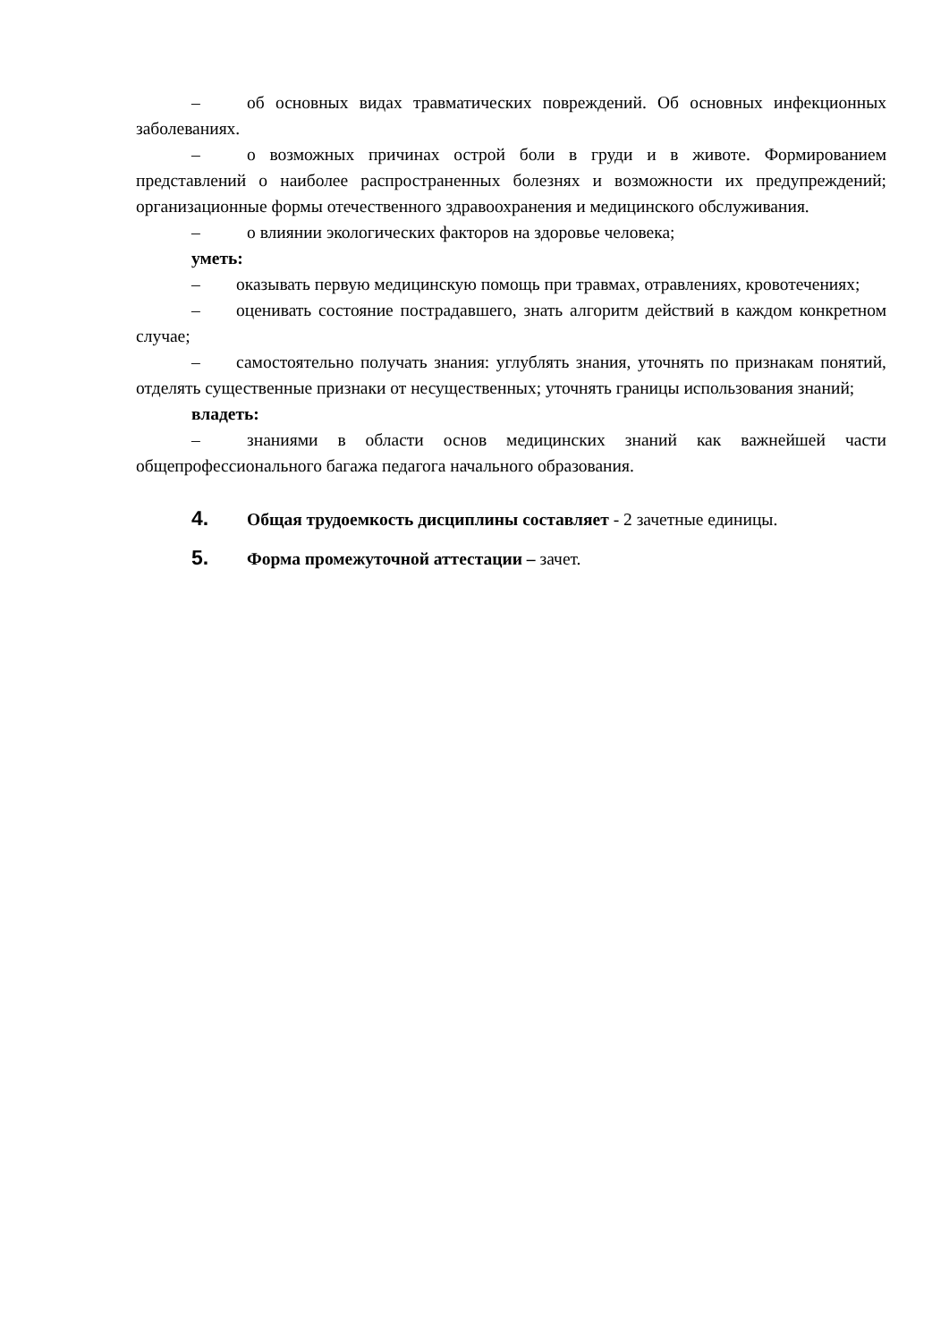– об основных видах травматических повреждений. Об основных инфекционных заболеваниях.
– о возможных причинах острой боли в груди и в животе. Формированием представлений о наиболее распространенных болезнях и возможности их предупреждений; организационные формы отечественного здравоохранения и медицинского обслуживания.
– о влиянии экологических факторов на здоровье человека;
уметь:
– оказывать первую медицинскую помощь при травмах, отравлениях, кровотечениях;
– оценивать состояние пострадавшего, знать алгоритм действий в каждом конкретном случае;
– самостоятельно получать знания: углублять знания, уточнять по признакам понятий, отделять существенные признаки от несущественных; уточнять границы использования знаний;
владеть:
– знаниями в области основ медицинских знаний как важнейшей части общепрофессионального багажа педагога начального образования.
4. Общая трудоемкость дисциплины составляет - 2 зачетные единицы.
5. Форма промежуточной аттестации – зачет.